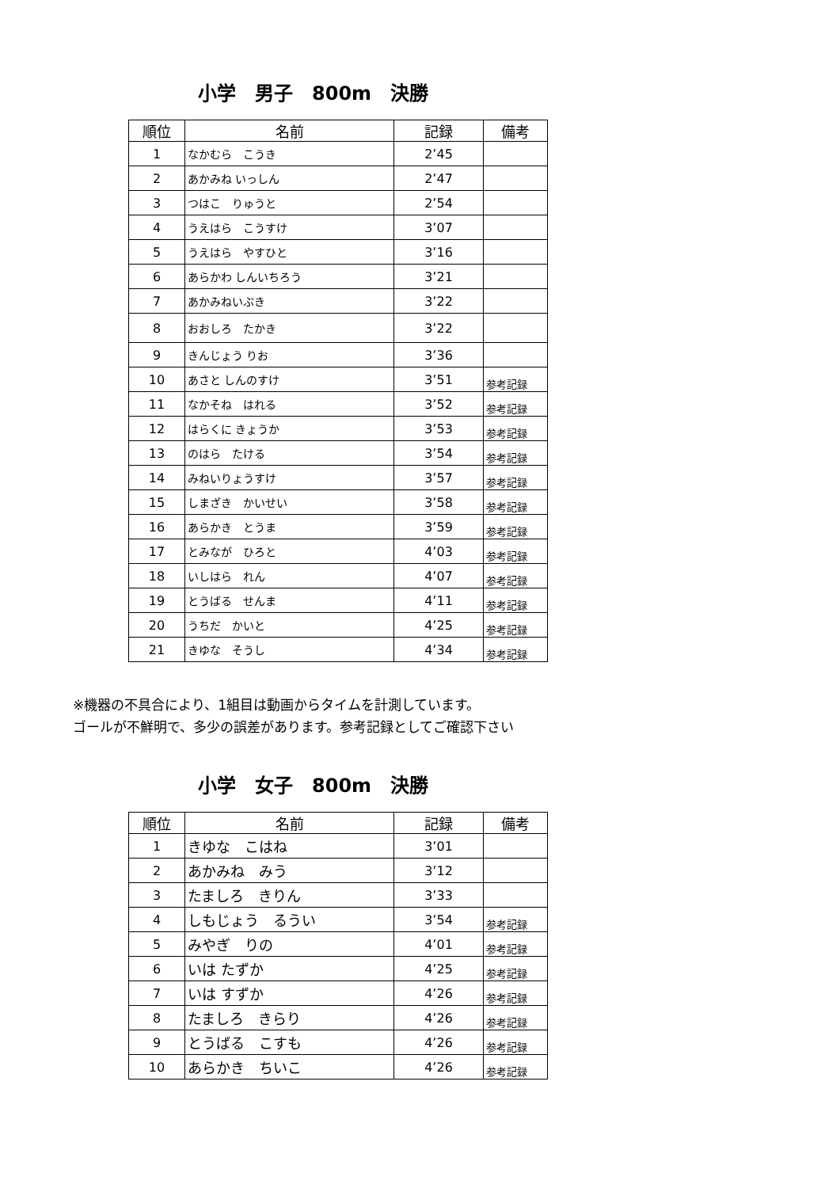小学　男子　800m　決勝
| 順位 | 名前 | 記録 | 備考 |
| --- | --- | --- | --- |
| 1 | なかむら こうき | 2’45 | |
| 2 | あかみね いっしん | 2’47 | |
| 3 | つはこ りゅうと | 2’54 | |
| 4 | うえはら こうすけ | 3’07 | |
| 5 | うえはら やすひと | 3’16 | |
| 6 | あらかわ しんいちろう | 3’21 | |
| 7 | あかみねいぶき | 3’22 | |
| 8 | おおしろ たかき | 3’22 | |
| 9 | きんじょう りお | 3’36 | |
| 10 | あさと しんのすけ | 3’51 | 参考記録 |
| 11 | なかそね はれる | 3’52 | 参考記録 |
| 12 | はらくに きょうか | 3’53 | 参考記録 |
| 13 | のはら たける | 3’54 | 参考記録 |
| 14 | みねいりょうすけ | 3’57 | 参考記録 |
| 15 | しまざき かいせい | 3’58 | 参考記録 |
| 16 | あらかき とうま | 3’59 | 参考記録 |
| 17 | とみなが ひろと | 4’03 | 参考記録 |
| 18 | いしはら れん | 4’07 | 参考記録 |
| 19 | とうばる せんま | 4’11 | 参考記録 |
| 20 | うちだ かいと | 4’25 | 参考記録 |
| 21 | きゆな そうし | 4’34 | 参考記録 |
※機器の不具合により、1組目は動画からタイムを計測しています。
ゴールが不鮮明で、多少の誤差があります。参考記録としてご確認下さい
小学　女子　800m　決勝
| 順位 | 名前 | 記録 | 備考 |
| --- | --- | --- | --- |
| 1 | きゆな こはね | 3’01 | |
| 2 | あかみね みう | 3’12 | |
| 3 | たましろ きりん | 3’33 | |
| 4 | しもじょう るうい | 3’54 | 参考記録 |
| 5 | みやぎ りの | 4’01 | 参考記録 |
| 6 | いは たずか | 4’25 | 参考記録 |
| 7 | いは すずか | 4’26 | 参考記録 |
| 8 | たましろ きらり | 4’26 | 参考記録 |
| 9 | とうばる こすも | 4’26 | 参考記録 |
| 10 | あらかき ちいこ | 4’26 | 参考記録 |